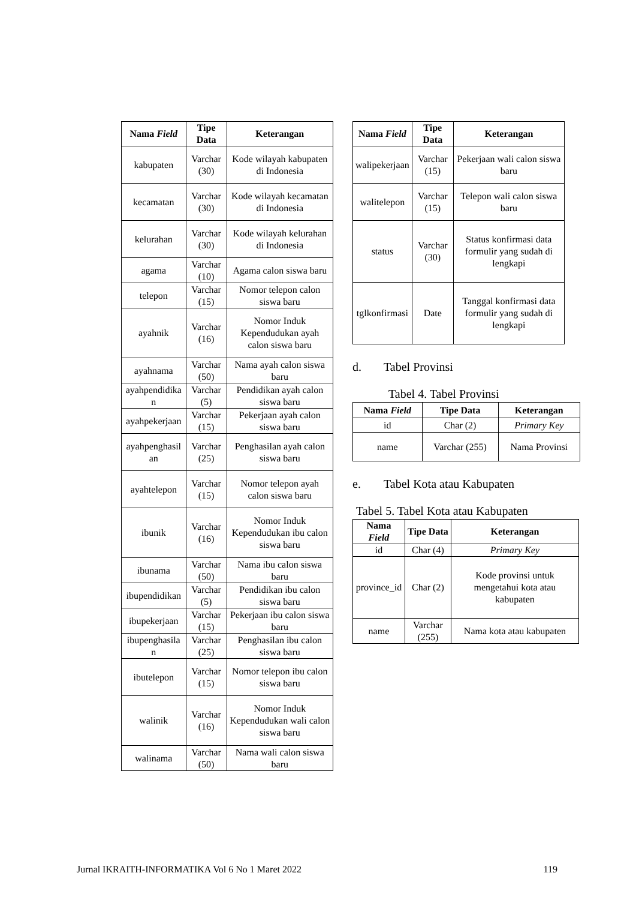| Nama Field | Tipe Data | Keterangan |
| --- | --- | --- |
| kabupaten | Varchar (30) | Kode wilayah kabupaten di Indonesia |
| kecamatan | Varchar (30) | Kode wilayah kecamatan di Indonesia |
| kelurahan | Varchar (30) | Kode wilayah kelurahan di Indonesia |
| agama | Varchar (10) | Agama calon siswa baru |
| telepon | Varchar (15) | Nomor telepon calon siswa baru |
| ayahnik | Varchar (16) | Nomor Induk Kependudukan ayah calon siswa baru |
| ayahnama | Varchar (50) | Nama ayah calon siswa baru |
| ayahpendidika n | Varchar (5) | Pendidikan ayah calon siswa baru |
| ayahpekerjaan | Varchar (15) | Pekerjaan ayah calon siswa baru |
| ayahpenghasil an | Varchar (25) | Penghasilan ayah calon siswa baru |
| ayahtelepon | Varchar (15) | Nomor telepon ayah calon siswa baru |
| ibunik | Varchar (16) | Nomor Induk Kependudukan ibu calon siswa baru |
| ibunama | Varchar (50) | Nama ibu calon siswa baru |
| ibupendidikan | Varchar (5) | Pendidikan ibu calon siswa baru |
| ibupekerjaan | Varchar (15) | Pekerjaan ibu calon siswa baru |
| ibupenghasila n | Varchar (25) | Penghasilan ibu calon siswa baru |
| ibutelepon | Varchar (15) | Nomor telepon ibu calon siswa baru |
| walinik | Varchar (16) | Nomor Induk Kependudukan wali calon siswa baru |
| walinama | Varchar (50) | Nama wali calon siswa baru |
| Nama Field | Tipe Data | Keterangan |
| --- | --- | --- |
| walipekerjaan | Varchar (15) | Pekerjaan wali calon siswa baru |
| walitelepon | Varchar (15) | Telepon wali calon siswa baru |
| status | Varchar (30) | Status konfirmasi data formulir yang sudah di lengkapi |
| tglkonfirmasi | Date | Tanggal konfirmasi data formulir yang sudah di lengkapi |
d. Tabel Provinsi
Tabel 4. Tabel Provinsi
| Nama Field | Tipe Data | Keterangan |
| --- | --- | --- |
| id | Char (2) | Primary Key |
| name | Varchar (255) | Nama Provinsi |
e. Tabel Kota atau Kabupaten
Tabel 5. Tabel Kota atau Kabupaten
| Nama Field | Tipe Data | Keterangan |
| --- | --- | --- |
| id | Char (4) | Primary Key |
| province_id | Char (2) | Kode provinsi untuk mengetahui kota atau kabupaten |
| name | Varchar (255) | Nama kota atau kabupaten |
Jurnal IKRAITH-INFORMATIKA Vol 6 No 1 Maret 2022 119